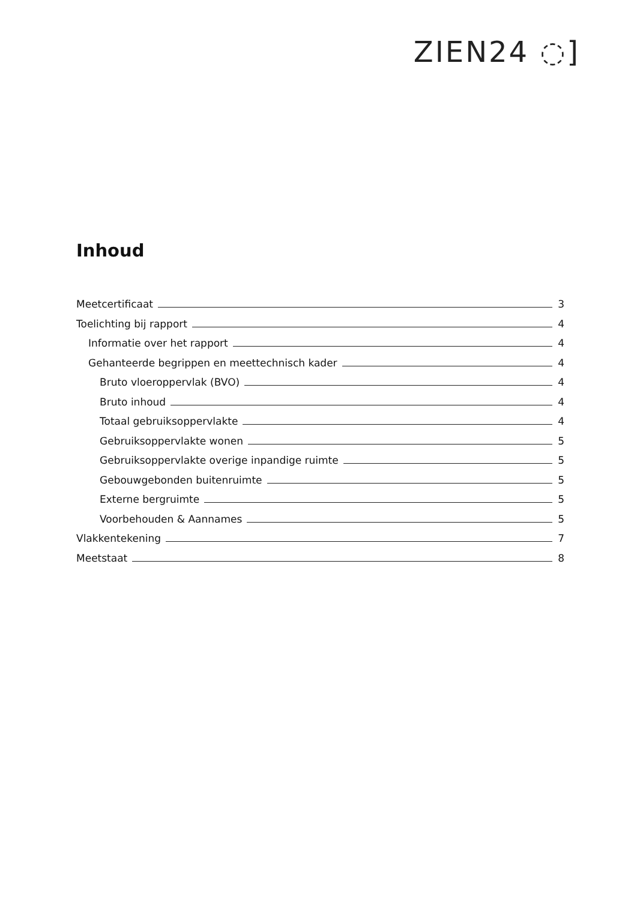ZIEN24 ◌]
Inhoud
Meetcertificaat 3
Toelichting bij rapport 4
Informatie over het rapport 4
Gehanteerde begrippen en meettechnisch kader 4
Bruto vloeroppervlak (BVO) 4
Bruto inhoud 4
Totaal gebruiksoppervlakte 4
Gebruiksoppervlakte wonen 5
Gebruiksoppervlakte overige inpandige ruimte 5
Gebouwgebonden buitenruimte 5
Externe bergruimte 5
Voorbehouden & Aannames 5
Vlakkentekening 7
Meetstaat 8